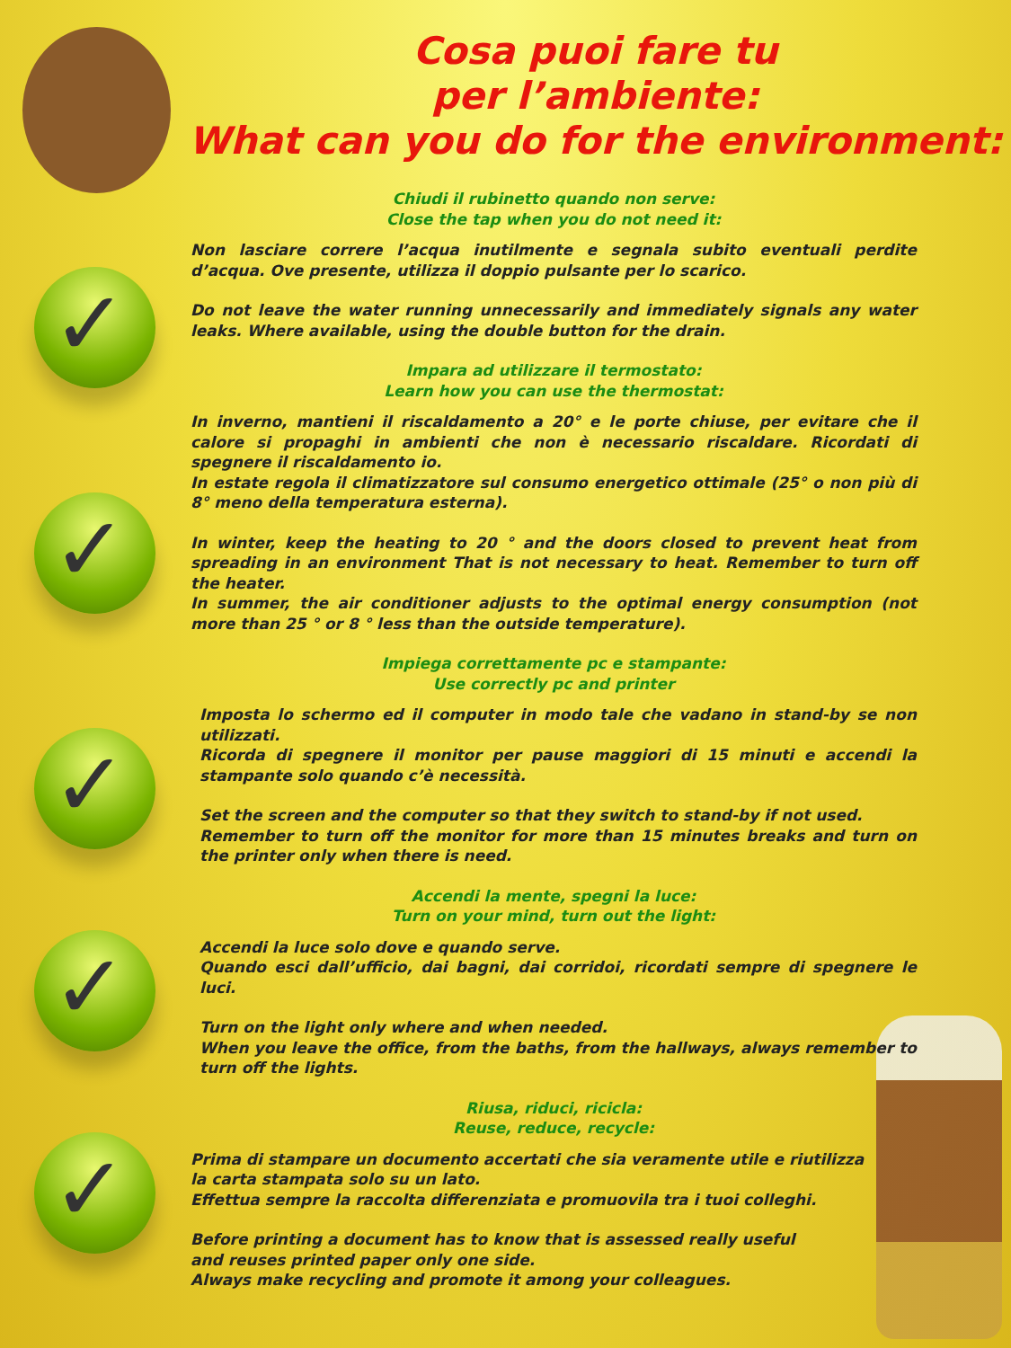✓
✓
✓
✓
✓
Cosa puoi fare tu
per l’ambiente:
What can you do for the environment:
Chiudi il rubinetto quando non serve:
Close the tap when you do not need it:
Non lasciare correre l’acqua inutilmente e segnala subito eventuali perdite d’acqua. Ove presente, utilizza il doppio pulsante per lo scarico.
Do not leave the water running unnecessarily and immediately signals any water leaks. Where available, using the double button for the drain.
Impara ad utilizzare il termostato:
Learn how you can use the thermostat:
In inverno, mantieni il riscaldamento a 20° e le porte chiuse, per evitare che il calore si propaghi in ambienti che non è necessario riscaldare. Ricordati di spegnere il riscaldamento io.
In estate regola il climatizzatore sul consumo energetico ottimale (25° o non più di 8° meno della temperatura esterna).
In winter, keep the heating to 20 ° and the doors closed to prevent heat from spreading in an environment That is not necessary to heat. Remember to turn off the heater.
In summer, the air conditioner adjusts to the optimal energy consumption (not more than 25 ° or 8 ° less than the outside temperature).
Impiega correttamente pc e stampante:
Use correctly pc and printer
Imposta lo schermo ed il computer in modo tale che vadano in stand-by se non utilizzati.
Ricorda di spegnere il monitor per pause maggiori di 15 minuti e accendi la stampante solo quando c’è necessità.
Set the screen and the computer so that they switch to stand-by if not used.
Remember to turn off the monitor for more than 15 minutes breaks and turn on the printer only when there is need.
Accendi la mente, spegni la luce:
Turn on your mind, turn out the light:
Accendi la luce solo dove e quando serve.
Quando esci dall’ufficio, dai bagni, dai corridoi, ricordati sempre di spegnere le luci.
Turn on the light only where and when needed.
When you leave the office, from the baths, from the hallways, always remember to turn off the lights.
Riusa, riduci, ricicla:
Reuse, reduce, recycle:
Prima di stampare un documento accertati che sia veramente utile e riutilizza
la carta stampata solo su un lato.
Effettua sempre la raccolta differenziata e promuovila tra i tuoi colleghi.
Before printing a document has to know that is assessed really useful
and reuses printed paper only one side.
Always make recycling and promote it among your colleagues.